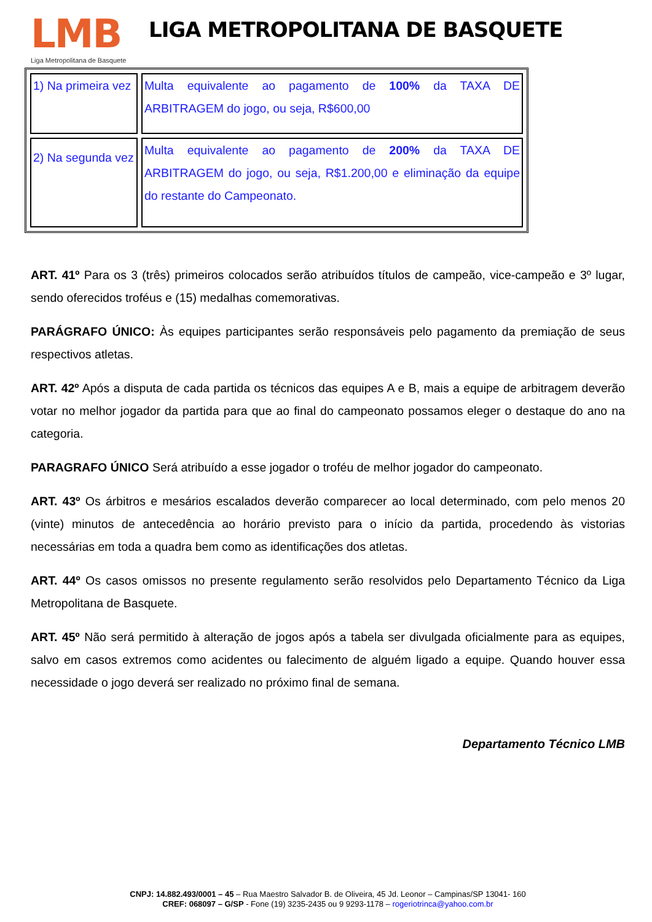LMB
Liga Metropolitana de Basquete
LIGA METROPOLITANA DE BASQUETE
| 1) Na primeira vez | Multa equivalente ao pagamento de 100% da TAXA DE ARBITRAGEM do jogo, ou seja, R$600,00 |
| 2) Na segunda vez | Multa equivalente ao pagamento de 200% da TAXA DE ARBITRAGEM do jogo, ou seja, R$1.200,00 e eliminação da equipe do restante do Campeonato. |
ART. 41º Para os 3 (três) primeiros colocados serão atribuídos títulos de campeão, vice-campeão e 3º lugar, sendo oferecidos troféus e (15) medalhas comemorativas.
PARÁGRAFO ÚNICO: Às equipes participantes serão responsáveis pelo pagamento da premiação de seus respectivos atletas.
ART. 42º Após a disputa de cada partida os técnicos das equipes A e B, mais a equipe de arbitragem deverão votar no melhor jogador da partida para que ao final do campeonato possamos eleger o destaque do ano na categoria.
PARAGRAFO ÚNICO Será atribuído a esse jogador o troféu de melhor jogador do campeonato.
ART. 43º Os árbitros e mesários escalados deverão comparecer ao local determinado, com pelo menos 20 (vinte) minutos de antecedência ao horário previsto para o início da partida, procedendo às vistorias necessárias em toda a quadra bem como as identificações dos atletas.
ART. 44º Os casos omissos no presente regulamento serão resolvidos pelo Departamento Técnico da Liga Metropolitana de Basquete.
ART. 45º Não será permitido à alteração de jogos após a tabela ser divulgada oficialmente para as equipes, salvo em casos extremos como acidentes ou falecimento de alguém ligado a equipe. Quando houver essa necessidade o jogo deverá ser realizado no próximo final de semana.
Departamento Técnico LMB
CNPJ: 14.882.493/0001 – 45 – Rua Maestro Salvador B. de Oliveira, 45 Jd. Leonor – Campinas/SP 13041- 160
CREF: 068097 – G/SP - Fone (19) 3235-2435 ou 9 9293-1178 – rogeriotrinca@yahoo.com.br